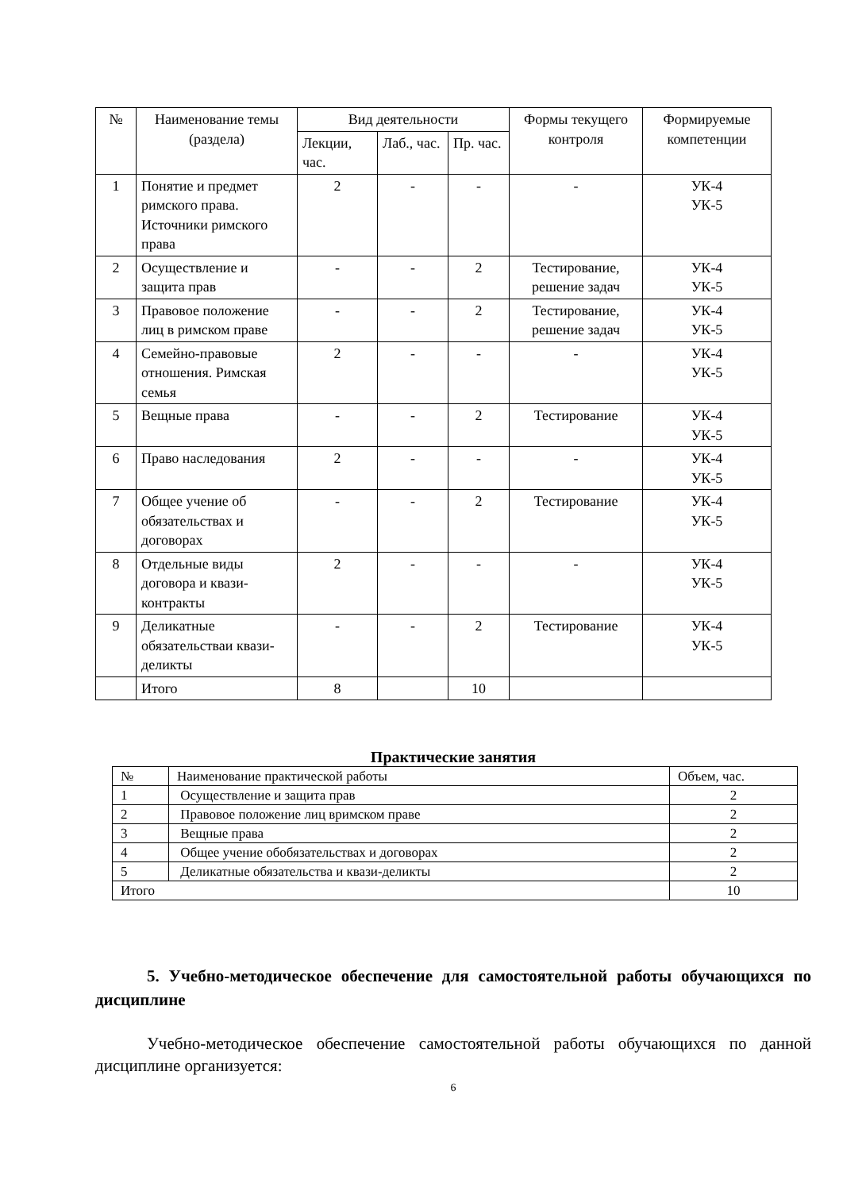| № | Наименование темы (раздела) | Вид деятельности | | | Формы текущего контроля | Формируемые компетенции |
| --- | --- | --- | --- | --- | --- | --- |
| | | Лекции, час. | Лаб., час. | Пр. час. | | |
| 1 | Понятие и предмет римского права. Источники римского права | 2 | - | - | - | УК-4 УК-5 |
| 2 | Осуществление и защита прав | - | - | 2 | Тестирование, решение задач | УК-4 УК-5 |
| 3 | Правовое положение лиц в римском праве | - | - | 2 | Тестирование, решение задач | УК-4 УК-5 |
| 4 | Семейно-правовые отношения. Римская семья | 2 | - | - | - | УК-4 УК-5 |
| 5 | Вещные права | - | - | 2 | Тестирование | УК-4 УК-5 |
| 6 | Право наследования | 2 | - | - | - | УК-4 УК-5 |
| 7 | Общее учение об обязательствах и договорах | - | - | 2 | Тестирование | УК-4 УК-5 |
| 8 | Отдельные виды договора и квази-контракты | 2 | - | - | - | УК-4 УК-5 |
| 9 | Деликатные обязательстваи квази-деликты | - | - | 2 | Тестирование | УК-4 УК-5 |
| | Итого | 8 | | 10 | | |
Практические занятия
| № | Наименование практической работы | Объем, час. |
| 1 | Осуществление и защита прав | 2 |
| 2 | Правовое положение лиц вримском праве | 2 |
| 3 | Вещные права | 2 |
| 4 | Общее учение обобязательствах и договорах | 2 |
| 5 | Деликатные обязательства и квази-деликты | 2 |
| Итого | | 10 |
5. Учебно-методическое обеспечение для самостоятельной работы обучающихся по дисциплине
Учебно-методическое обеспечение самостоятельной работы обучающихся по данной дисциплине организуется:
6